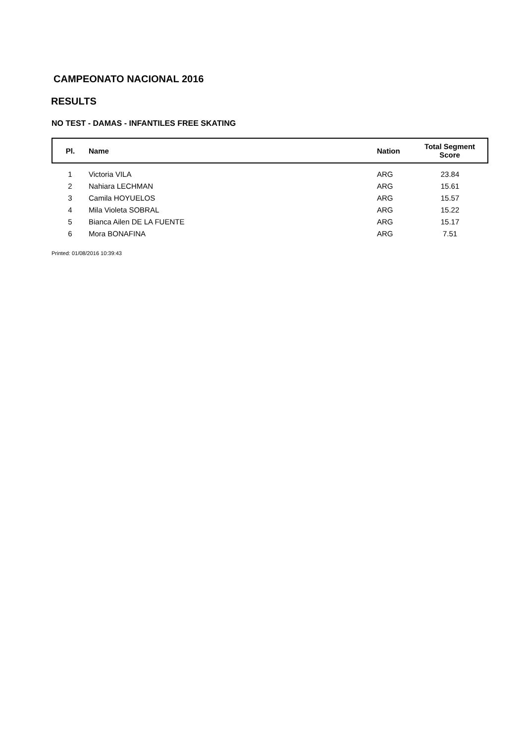CAMPEONATO NACIONAL 2016
RESULTS
NO TEST - DAMAS - INFANTILES FREE SKATING
| Pl. | Name | Nation | Total Segment Score |
| --- | --- | --- | --- |
| 1 | Victoria VILA | ARG | 23.84 |
| 2 | Nahiara LECHMAN | ARG | 15.61 |
| 3 | Camila HOYUELOS | ARG | 15.57 |
| 4 | Mila Violeta SOBRAL | ARG | 15.22 |
| 5 | Bianca Ailen DE LA FUENTE | ARG | 15.17 |
| 6 | Mora BONAFINA | ARG | 7.51 |
Printed: 01/08/2016 10:39:43